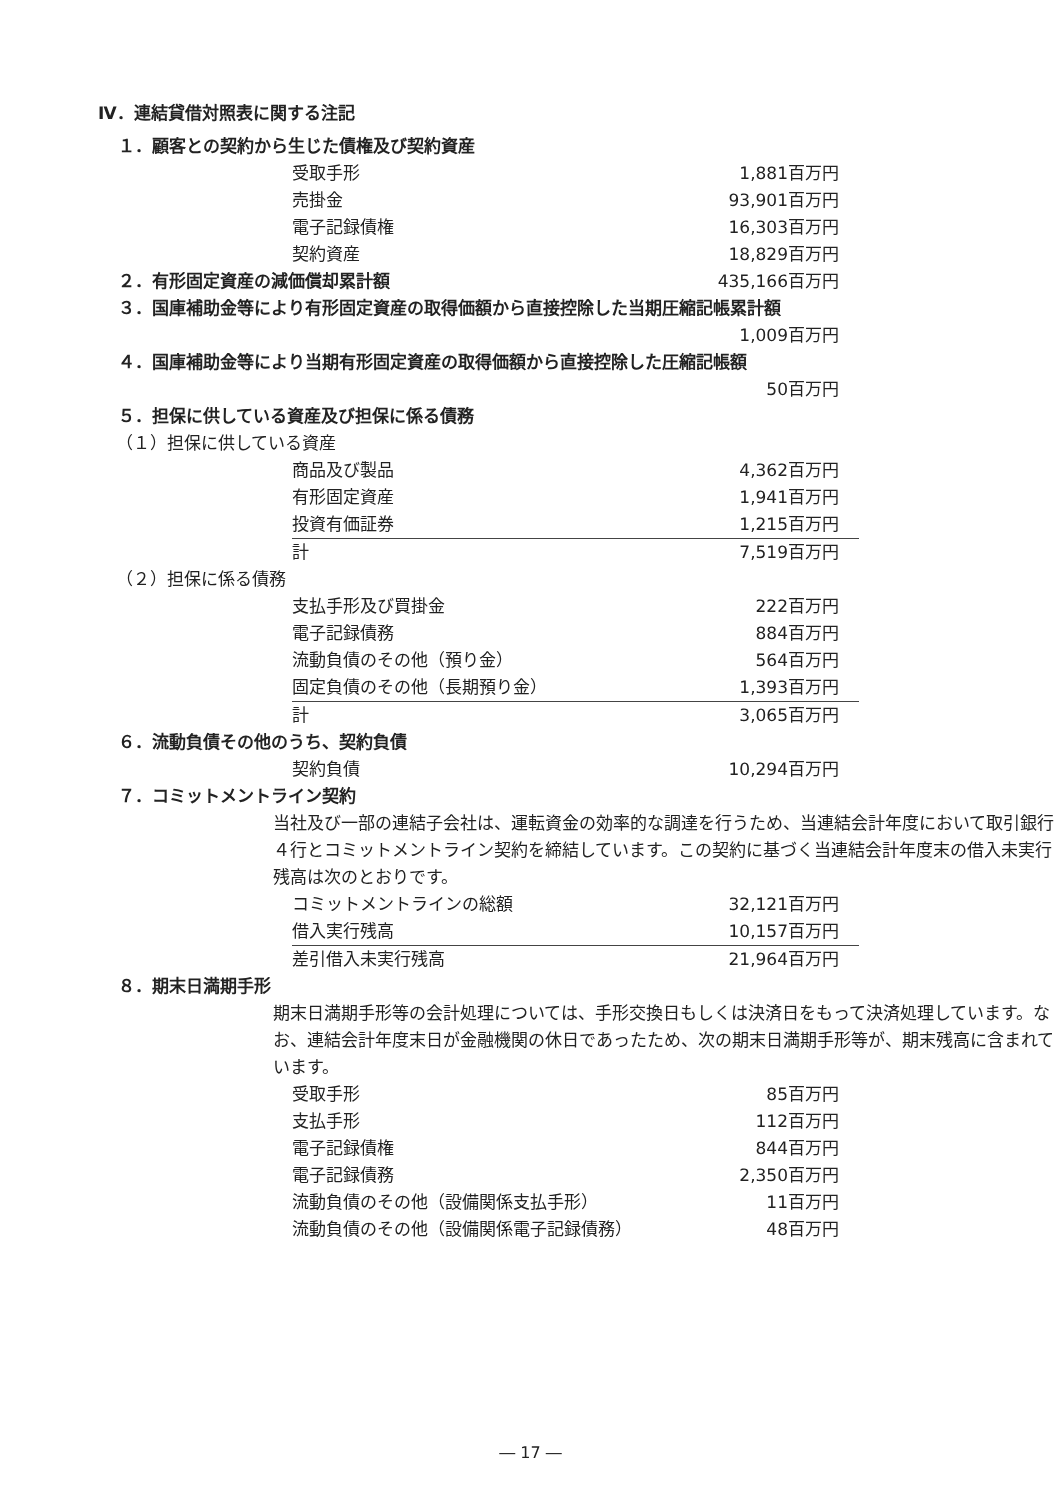Ⅳ．連結貸借対照表に関する注記
１．顧客との契約から生じた債権及び契約資産
| 受取手形 | 1,881百万円 |
| 売掛金 | 93,901百万円 |
| 電子記録債権 | 16,303百万円 |
| 契約資産 | 18,829百万円 |
| ２．有形固定資産の減価償却累計額 | 435,166百万円 |
３．国庫補助金等により有形固定資産の取得価額から直接控除した当期圧縮記帳累計額
1,009百万円
４．国庫補助金等により当期有形固定資産の取得価額から直接控除した圧縮記帳額
50百万円
５．担保に供している資産及び担保に係る債務
（１）担保に供している資産
| 商品及び製品 | 4,362百万円 | |
| 有形固定資産 | 1,941百万円 | |
| 投資有価証券 | 1,215百万円 | |
| 計 | 7,519百万円 | |
（２）担保に係る債務
| 支払手形及び買掛金 | 222百万円 | |
| 電子記録債務 | 884百万円 | |
| 流動負債のその他（預り金） | 564百万円 | |
| 固定負債のその他（長期預り金） | 1,393百万円 | |
| 計 | 3,065百万円 | |
６．流動負債その他のうち、契約負債
| 契約負債 | 10,294百万円 |
７．コミットメントライン契約
当社及び一部の連結子会社は、運転資金の効率的な調達を行うため、当連結会計年度において取引銀行４行とコミットメントライン契約を締結しています。この契約に基づく当連結会計年度末の借入未実行残高は次のとおりです。
| コミットメントラインの総額 | 32,121百万円 | |
| 借入実行残高 | 10,157百万円 | |
| 差引借入未実行残高 | 21,964百万円 | |
８．期末日満期手形
期末日満期手形等の会計処理については、手形交換日もしくは決済日をもって決済処理しています。なお、連結会計年度末日が金融機関の休日であったため、次の期末日満期手形等が、期末残高に含まれています。
| 受取手形 | 85百万円 |
| 支払手形 | 112百万円 |
| 電子記録債権 | 844百万円 |
| 電子記録債務 | 2,350百万円 |
| 流動負債のその他（設備関係支払手形） | 11百万円 |
| 流動負債のその他（設備関係電子記録債務） | 48百万円 |
― 17 ―